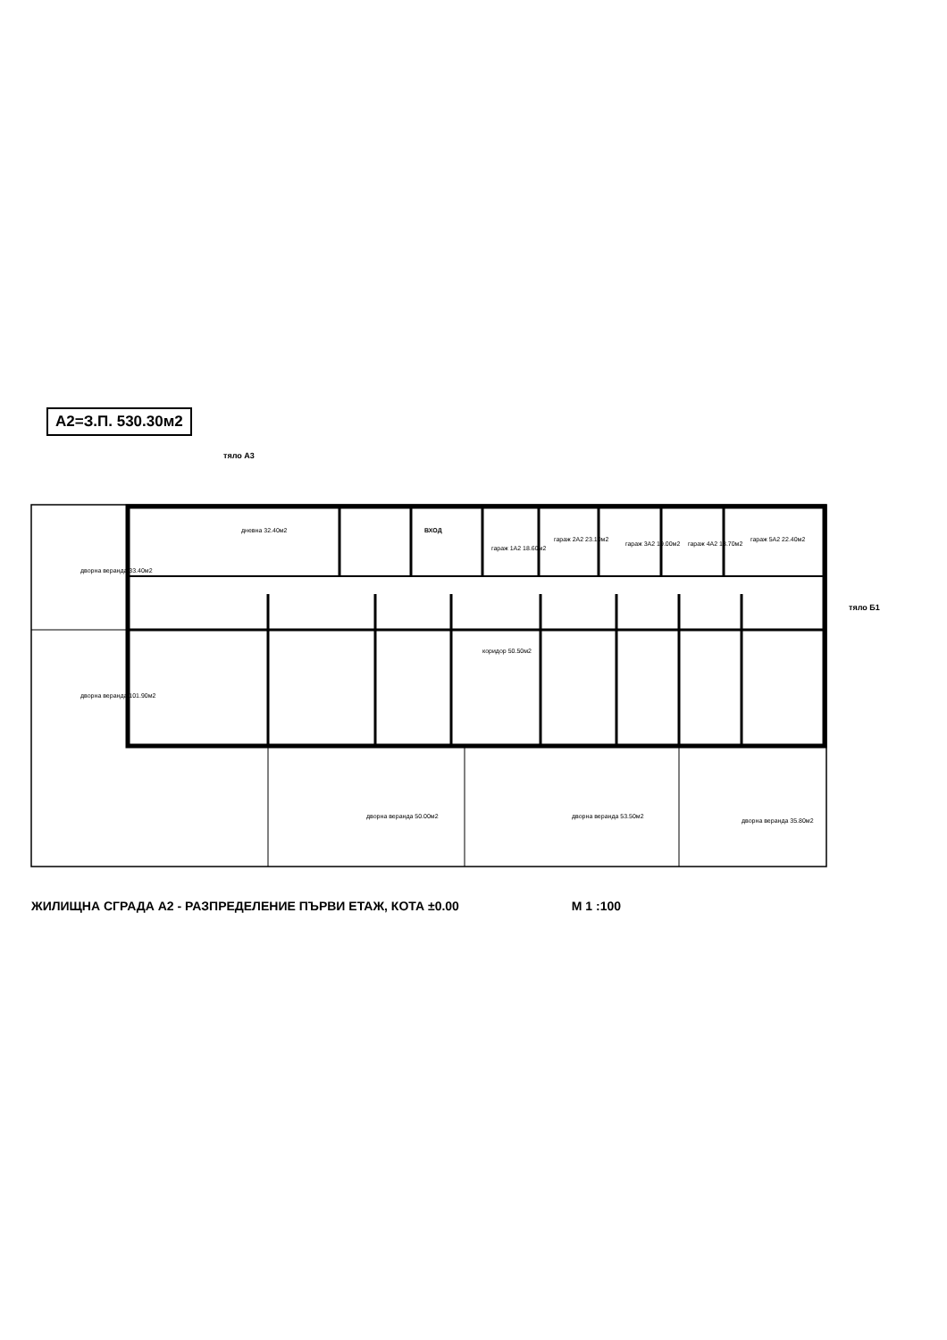А2=З.П. 530.30м2
тяло А3
дворна веранда 33.40м2
дворна веранда 101.90м2
дневна 32.40м2
гараж 1А2 18.60м2
гараж 2А2 23.10м2
гараж 3А2 19.00м2 гараж 4А2 18.70м2
гараж 5А2 22.40м2
ВХОД
коридор 50.50м2
дворна веранда 50.00м2 дворна веранда 53.50м2
дворна веранда 35.80м2
тяло Б1
ЖИЛИЩНА СГРАДА А2 - РАЗПРЕДЕЛЕНИЕ ПЪРВИ ЕТАЖ, КОТА ±0.00 М 1 :100